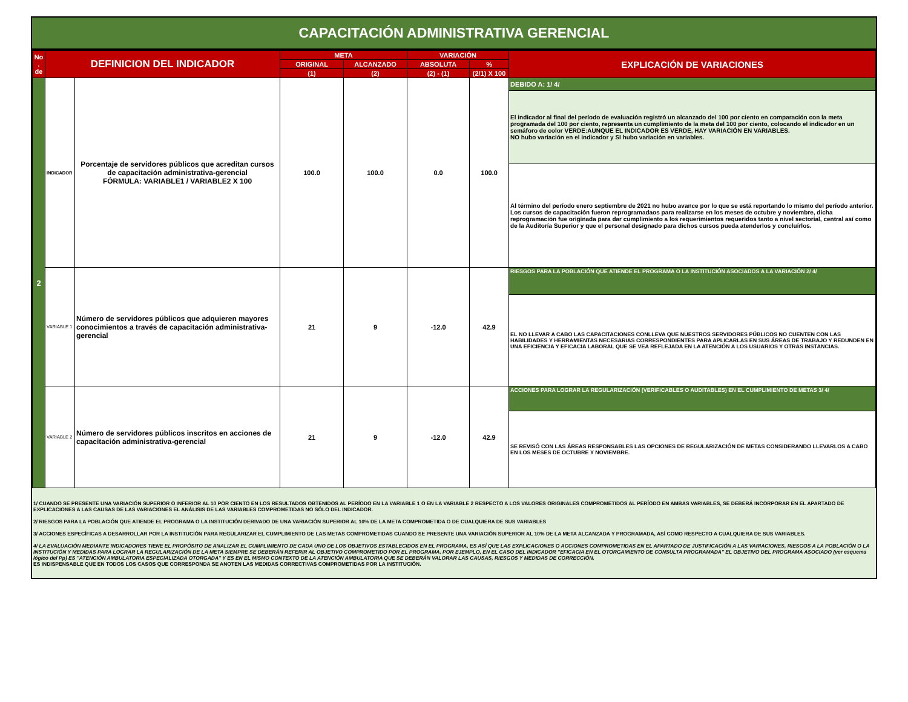CAPACITACIÓN ADMINISTRATIVA GERENCIAL
| No . de | DEFINICION DEL INDICADOR | | META | | VARIACIÓN | | EXPLICACIÓN DE VARIACIONES |
| --- | --- | --- | --- | --- | --- | --- | --- |
| | | | ORIGINAL | ALCANZADO | ABSOLUTA | % | |
| | | | (1) | (2) | (2) - (1) | (2/1) X 100 | |
| 2 | INDICADOR | Porcentaje de servidores públicos que acreditan cursos de capacitación administrativa-gerencial FÓRMULA: VARIABLE1 / VARIABLE2 X 100 | 100.0 | 100.0 | 0.0 | 100.0 | DEBIDO A: 1/ 4/ |
| | | | | | | | El indicador al final del período de evaluación registró un alcanzado del 100 por ciento en comparación con la meta programada del 100 por ciento, representa un cumplimiento de la meta del 100 por ciento, colocando el indicador en un semáforo de color VERDE:AUNQUE EL INDICADOR ES VERDE, HAY VARIACIÓN EN VARIABLES. NO hubo variación en el indicador y SI hubo variación en variables. |
| | | | | | | | Al término del período enero septiembre de 2021 no hubo avance por lo que se está reportando lo mismo del período anterior. Los cursos de capacitación fueron reprogramadaos para realizarse en los meses de octubre y noviembre, dicha reprogramación fue originada para dar cumplimiento a los requerimientos requeridos tanto a nivel sectorial, central así como de la Auditoría Superior y que el personal designado para dichos cursos pueda atenderlos y concluírlos. |
| | VARIABLE 1 | Número de servidores públicos que adquieren mayores conocimientos a través de capacitación administrativa-gerencial | 21 | 9 | -12.0 | 42.9 | RIESGOS PARA LA POBLACIÓN QUE ATIENDE EL PROGRAMA O LA INSTITUCIÓN ASOCIADOS A LA VARIACIÓN 2/ 4/ |
| | | | | | | | EL NO LLEVAR A CABO LAS CAPACITACIONES CONLLEVA QUE NUESTROS SERVIDORES PÚBLICOS NO CUENTEN CON LAS HABILIDADES Y HERRAMIENTAS NECESARIAS CORRESPONDIENTES PARA APLICARLAS EN SUS ÁREAS DE TRABAJO Y REDUNDEN EN UNA EFICIENCIA Y EFICACIA LABORAL QUE SE VEA REFLEJADA EN LA ATENCIÓN A LOS USUARIOS Y OTRAS INSTANCIAS. |
| | VARIABLE 2 | Número de servidores públicos inscritos en acciones de capacitación administrativa-gerencial | 21 | 9 | -12.0 | 42.9 | ACCIONES PARA LOGRAR LA REGULARIZACIÓN (VERIFICABLES O AUDITABLES) EN EL CUMPLIMIENTO DE METAS 3/ 4/ |
| | | | | | | | SE REVISÓ CON LAS ÁREAS RESPONSABLES LAS OPCIONES DE REGULARIZACIÓN DE METAS CONSIDERANDO LLEVARLOS A CABO EN LOS MESES DE OCTUBRE Y NOVIEMBRE. |
1/ CUANDO SE PRESENTE UNA VARIACIÓN SUPERIOR O INFERIOR AL 10 POR CIENTO EN LOS RESULTADOS OBTENIDOS AL PERÍODO EN LA VARIABLE 1 O EN LA VARIABLE 2 RESPECTO A LOS VALORES ORIGINALES COMPROMETIDOS AL PERÍODO EN AMBAS VARIABLES, SE DEBERÁ INCORPORAR EN EL APARTADO DE EXPLICACIONES A LAS CAUSAS DE LAS VARIACIONES EL ANÁLISIS DE LAS VARIABLES COMPROMETIDAS NO SÓLO DEL INDICADOR.
2/ RIESGOS PARA LA POBLACIÓN QUE ATIENDE EL PROGRAMA O LA INSTITUCIÓN DERIVADO DE UNA VARIACIÓN SUPERIOR AL 10% DE LA META COMPROMETIDA O DE CUALQUIERA DE SUS VARIABLES
3/ ACCIONES ESPECÍFICAS A DESARROLLAR POR LA INSTITUCIÓN PARA REGULARIZAR EL CUMPLIMIENTO DE LAS METAS COMPROMETIDAS CUANDO SE PRESENTE UNA VARIACIÓN SUPERIOR AL 10% DE LA META ALCANZADA Y PROGRAMADA, ASÍ COMO RESPECTO A CUALQUIERA DE SUS VARIABLES.
4/ LA EVALUACIÓN MEDIANTE INDICADORES TIENE EL PROPÓSITO DE ANALIZAR EL CUMPLIMIENTO DE CADA UNO DE LOS OBJETIVOS ESTABLECIDOS EN EL PROGRAMA, ES ASÍ QUE LAS EXPLICACIONES O ACCIONES COMPROMETIDAS EN EL APARTADO DE JUSTIFICACIÓN A LAS VARIACIONES, RIESGOS A LA POBLACIÓN O LA INSTITUCIÓN Y MEDIDAS PARA LOGRAR LA REGULARIZACIÓN DE LA META SIEMPRE SE DEBERÁN REFERIR AL OBJETIVO COMPROMETIDO POR EL PROGRAMA. POR EJEMPLO, EN EL CASO DEL INDICADOR "EFICACIA EN EL OTORGAMIENTO DE CONSULTA PROGRAMADA" EL OBJETIVO DEL PROGRAMA ASOCIADO (ver esquema lógico del Pp) ES "ATENCIÓN AMBULATORIA ESPECIALIZADA OTORGADA" Y ES EN EL MISMO CONTEXTO DE LA ATENCIÓN AMBULATORIA QUE SE DEBERÁN VALORAR LAS CAUSAS, RIESGOS Y MEDIDAS DE CORRECCIÓN.
ES INDISPENSABLE QUE EN TODOS LOS CASOS QUE CORRESPONDA SE ANOTEN LAS MEDIDAS CORRECTIVAS COMPROMETIDAS POR LA INSTITUCIÓN.